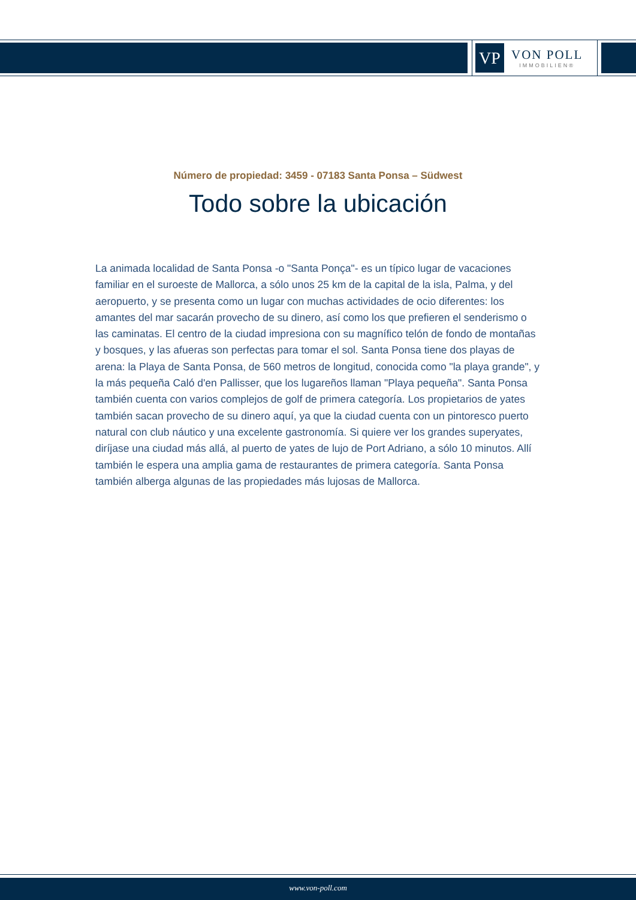VP
VON POLL
IMMOBILIEN®
Número de propiedad: 3459 - 07183 Santa Ponsa – Südwest
Todo sobre la ubicación
La animada localidad de Santa Ponsa -o "Santa Ponça"- es un típico lugar de vacaciones familiar en el suroeste de Mallorca, a sólo unos 25 km de la capital de la isla, Palma, y del aeropuerto, y se presenta como un lugar con muchas actividades de ocio diferentes: los amantes del mar sacarán provecho de su dinero, así como los que prefieren el senderismo o las caminatas. El centro de la ciudad impresiona con su magnífico telón de fondo de montañas y bosques, y las afueras son perfectas para tomar el sol. Santa Ponsa tiene dos playas de arena: la Playa de Santa Ponsa, de 560 metros de longitud, conocida como "la playa grande", y la más pequeña Caló d'en Pallisser, que los lugareños llaman "Playa pequeña". Santa Ponsa también cuenta con varios complejos de golf de primera categoría. Los propietarios de yates también sacan provecho de su dinero aquí, ya que la ciudad cuenta con un pintoresco puerto natural con club náutico y una excelente gastronomía. Si quiere ver los grandes superyates, diríjase una ciudad más allá, al puerto de yates de lujo de Port Adriano, a sólo 10 minutos. Allí también le espera una amplia gama de restaurantes de primera categoría. Santa Ponsa también alberga algunas de las propiedades más lujosas de Mallorca.
www.von-poll.com